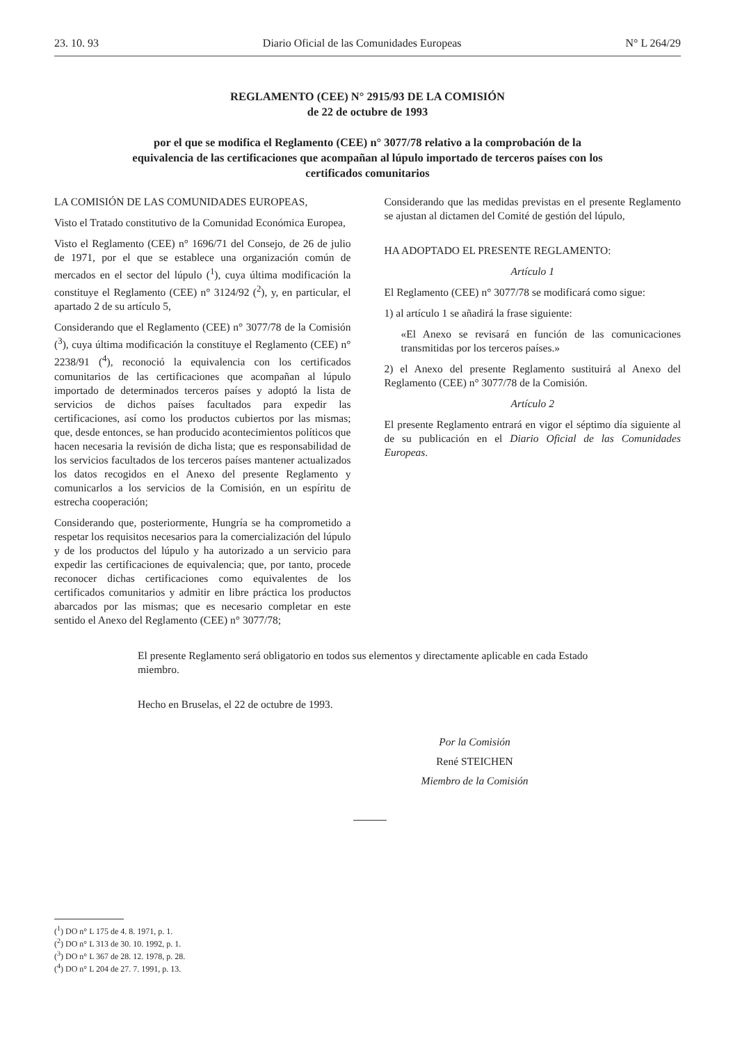23. 10. 93 Diario Oficial de las Comunidades Europeas N° L 264/29
REGLAMENTO (CEE) N° 2915/93 DE LA COMISIÓN
de 22 de octubre de 1993
por el que se modifica el Reglamento (CEE) n° 3077/78 relativo a la comprobación de la equivalencia de las certificaciones que acompañan al lúpulo importado de terceros países con los certificados comunitarios
LA COMISIÓN DE LAS COMUNIDADES EUROPEAS,
Visto el Tratado constitutivo de la Comunidad Económica Europea,
Visto el Reglamento (CEE) n° 1696/71 del Consejo, de 26 de julio de 1971, por el que se establece una organización común de mercados en el sector del lúpulo (<sup>1</sup>), cuya última modificación la constituye el Reglamento (CEE) n° 3124/92 (<sup>2</sup>), y, en particular, el apartado 2 de su artículo 5,
Considerando que el Reglamento (CEE) n° 3077/78 de la Comisión (<sup>3</sup>), cuya última modificación la constituye el Reglamento (CEE) n° 2238/91 (<sup>4</sup>), reconoció la equivalencia con los certificados comunitarios de las certificaciones que acompañan al lúpulo importado de determinados terceros países y adoptó la lista de servicios de dichos países facultados para expedir las certificaciones, así como los productos cubiertos por las mismas; que, desde entonces, se han producido acontecimientos políticos que hacen necesaria la revisión de dicha lista; que es responsabilidad de los servicios facultados de los terceros países mantener actualizados los datos recogidos en el Anexo del presente Reglamento y comunicarlos a los servicios de la Comisión, en un espíritu de estrecha cooperación;
Considerando que, posteriormente, Hungría se ha comprometido a respetar los requisitos necesarios para la comercialización del lúpulo y de los productos del lúpulo y ha autorizado a un servicio para expedir las certificaciones de equivalencia; que, por tanto, procede reconocer dichas certificaciones como equivalentes de los certificados comunitarios y admitir en libre práctica los productos abarcados por las mismas; que es necesario completar en este sentido el Anexo del Reglamento (CEE) n° 3077/78;
Considerando que las medidas previstas en el presente Reglamento se ajustan al dictamen del Comité de gestión del lúpulo,
HA ADOPTADO EL PRESENTE REGLAMENTO:
Artículo 1
El Reglamento (CEE) n° 3077/78 se modificará como sigue:
1) al artículo 1 se añadirá la frase siguiente:
«El Anexo se revisará en función de las comunicaciones transmitidas por los terceros países.»
2) el Anexo del presente Reglamento sustituirá al Anexo del Reglamento (CEE) n° 3077/78 de la Comisión.
Artículo 2
El presente Reglamento entrará en vigor el séptimo día siguiente al de su publicación en el Diario Oficial de las Comunidades Europeas.
El presente Reglamento será obligatorio en todos sus elementos y directamente aplicable en cada Estado miembro.
Hecho en Bruselas, el 22 de octubre de 1993.
Por la Comisión
René STEICHEN
Miembro de la Comisión
(<sup>1</sup>) DO n° L 175 de 4. 8. 1971, p. 1.
(<sup>2</sup>) DO n° L 313 de 30. 10. 1992, p. 1.
(<sup>3</sup>) DO n° L 367 de 28. 12. 1978, p. 28.
(<sup>4</sup>) DO n° L 204 de 27. 7. 1991, p. 13.